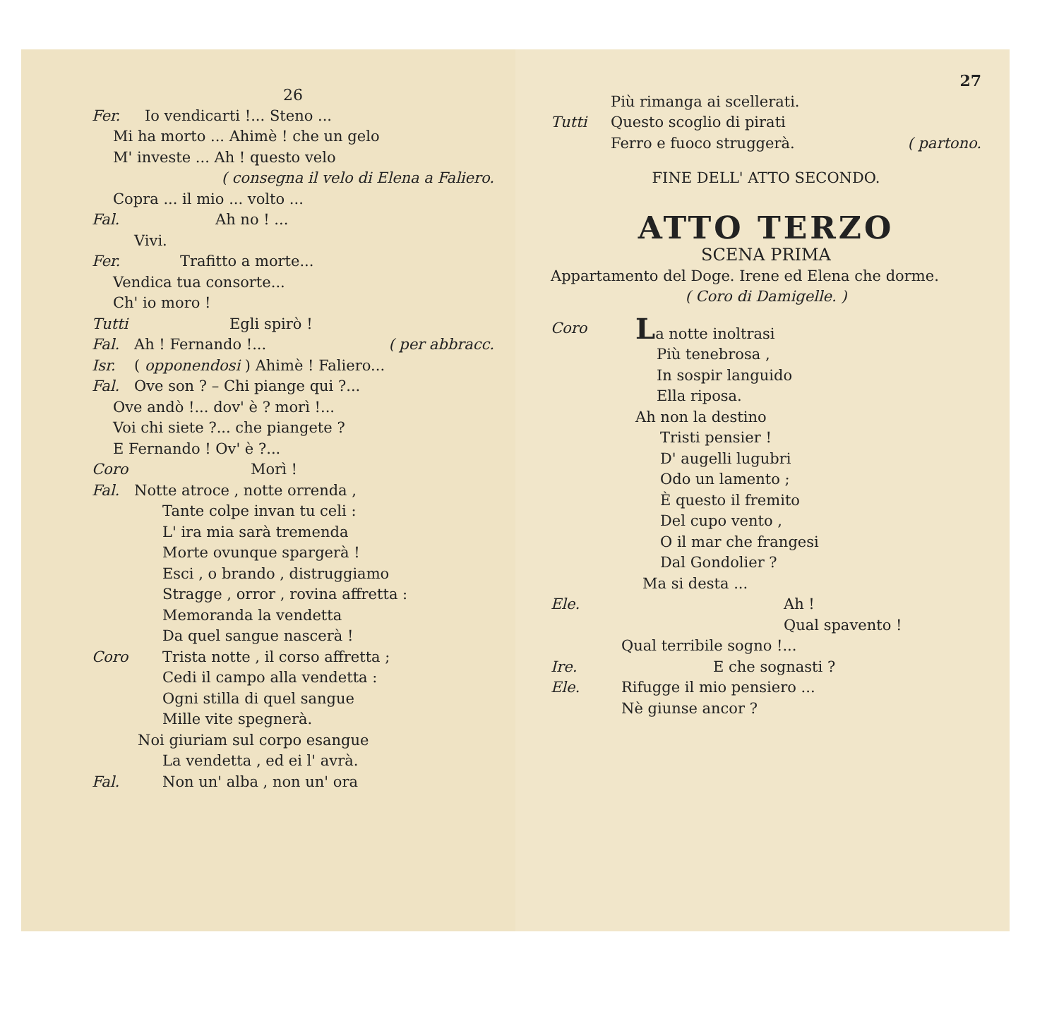26
Fer. Io vendicarti !... Steno ...
Mi ha morto ... Ahimè ! che un gelo
M' investe ... Ah ! questo velo
( consegna il velo di Elena a Faliero.
Copra ... il mio ... volto ...
Fal. Ah no ! ...
Vivi.
Fer. Trafitto a morte...
Vendica tua consorte...
Ch' io moro !
Tutti Egli spirò !
Fal. Ah ! Fernando !... ( per abbracc.
Isr. ( opponendosi ) Ahimè ! Faliero...
Fal. Ove son ? – Chi piange qui ?...
Ove andò !... dov' è ? morì !...
Voi chi siete ?... che piangete ?
E Fernando ! Ov' è ?...
Coro Morì !
Fal. Notte atroce , notte orrenda ,
Tante colpe invan tu celi :
L' ira mia sarà tremenda
Morte ovunque spargerà !
Esci , o brando , distruggiamo
Stragge , orror , rovina affretta :
Memoranda la vendetta
Da quel sangue nascerà !
Coro Trista notte , il corso affretta ;
Cedi il campo alla vendetta :
Ogni stilla di quel sangue
Mille vite spegnerà.
Noi giuriam sul corpo esangue
La vendetta , ed ei l' avrà.
Fal. Non un' alba , non un' ora
27
Più rimanga ai scellerati.
Tutti Questo scoglio di pirati
Ferro e fuoco struggerà. ( partono.
FINE DELL' ATTO SECONDO.
ATTO TERZO
SCENA PRIMA
Appartamento del Doge. Irene ed Elena che dorme.
( Coro di Damigelle. )
Coro La notte inoltrasi
Più tenebrosa ,
In sospir languido
Ella riposa.
Ah non la destino
Tristi pensier !
D' augelli lugubri
Odo un lamento ;
È questo il fremito
Del cupo vento ,
O il mar che frangesi
Dal Gondolier ?
Ma si desta ...
Ele. Ah !
Qual spavento !
Qual terribile sogno !...
Ire. E che sognasti ?
Ele. Rifugge il mio pensiero ...
Nè giunse ancor ?